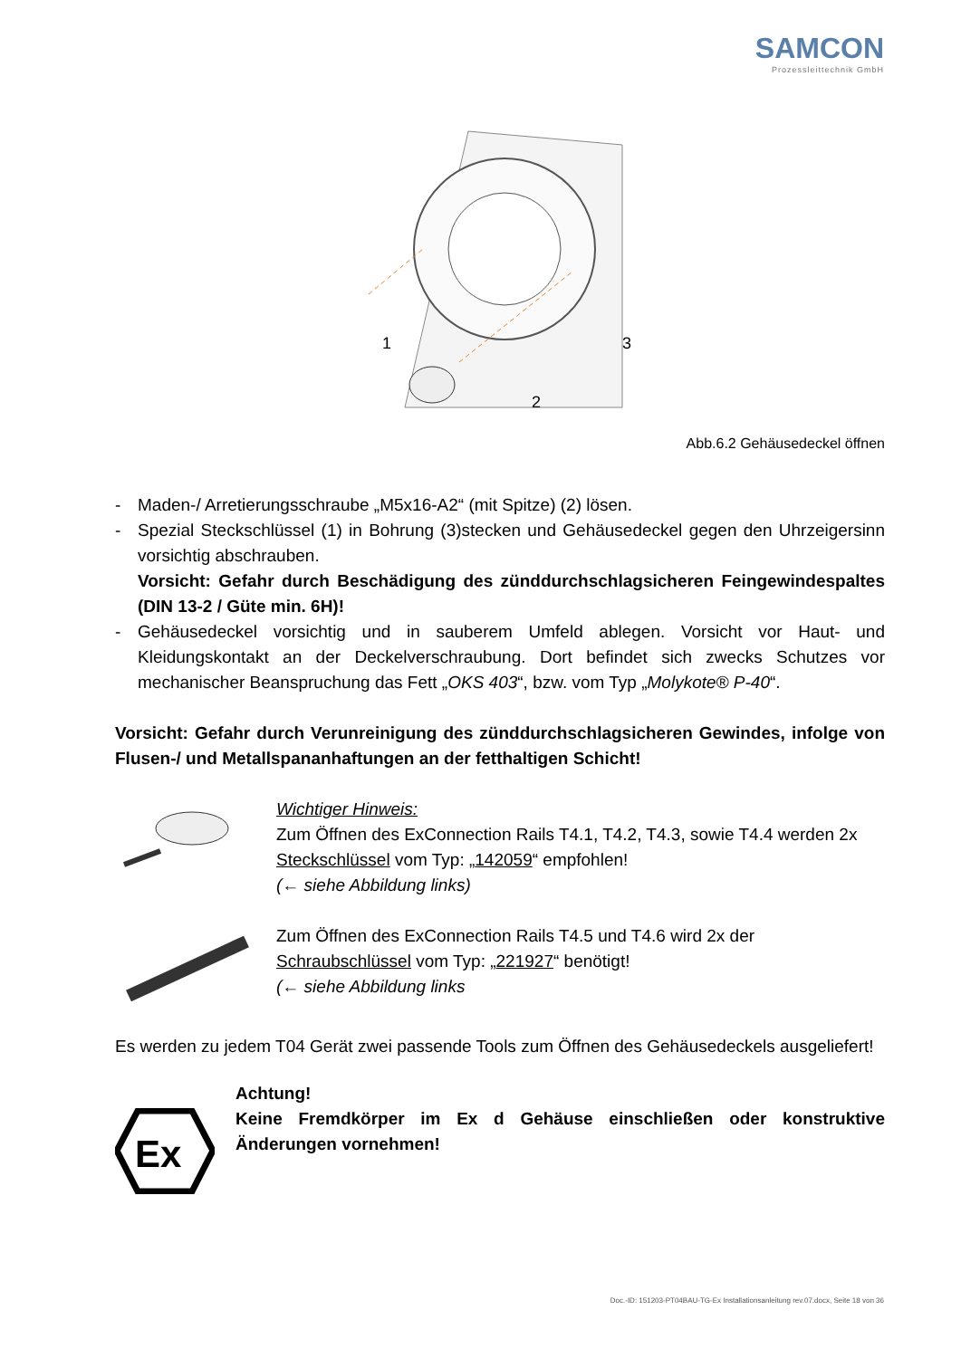SAMCON
Prozessleittechnik GmbH
1
2
3
Abb.6.2 Gehäusedeckel öffnen
- Maden-/ Arretierungsschraube „M5x16-A2“ (mit Spitze) (2) lösen.
- Spezial Steckschlüssel (1) in Bohrung (3)stecken und Gehäusedeckel gegen den Uhrzeigersinn vorsichtig abschrauben.
Vorsicht: Gefahr durch Beschädigung des zünddurchschlagsicheren Feingewindespaltes (DIN 13-2 / Güte min. 6H)!
- Gehäusedeckel vorsichtig und in sauberem Umfeld ablegen. Vorsicht vor Haut- und Kleidungskontakt an der Deckelverschraubung. Dort befindet sich zwecks Schutzes vor mechanischer Beanspruchung das Fett „OKS 403“, bzw. vom Typ „Molykote® P-40“.
Vorsicht: Gefahr durch Verunreinigung des zünddurchschlagsicheren Gewindes, infolge von Flusen-/ und Metallspananhaftungen an der fetthaltigen Schicht!
Wichtiger Hinweis:
Zum Öffnen des ExConnection Rails T4.1, T4.2, T4.3, sowie T4.4 werden 2x Steckschlüssel vom Typ: „142059“ empfohlen!
(← siehe Abbildung links)
Zum Öffnen des ExConnection Rails T4.5 und T4.6 wird 2x der Schraubschlüssel vom Typ: „221927“ benötigt!
(← siehe Abbildung links
Es werden zu jedem T04 Gerät zwei passende Tools zum Öffnen des Gehäusedeckels ausgeliefert!
Ex
Achtung!
Keine Fremdkörper im Ex d Gehäuse einschließen oder konstruktive Änderungen vornehmen!
Doc.-ID: 151203-PT04BAU-TG-Ex Installationsanleitung rev.07.docx, Seite 18 von 36